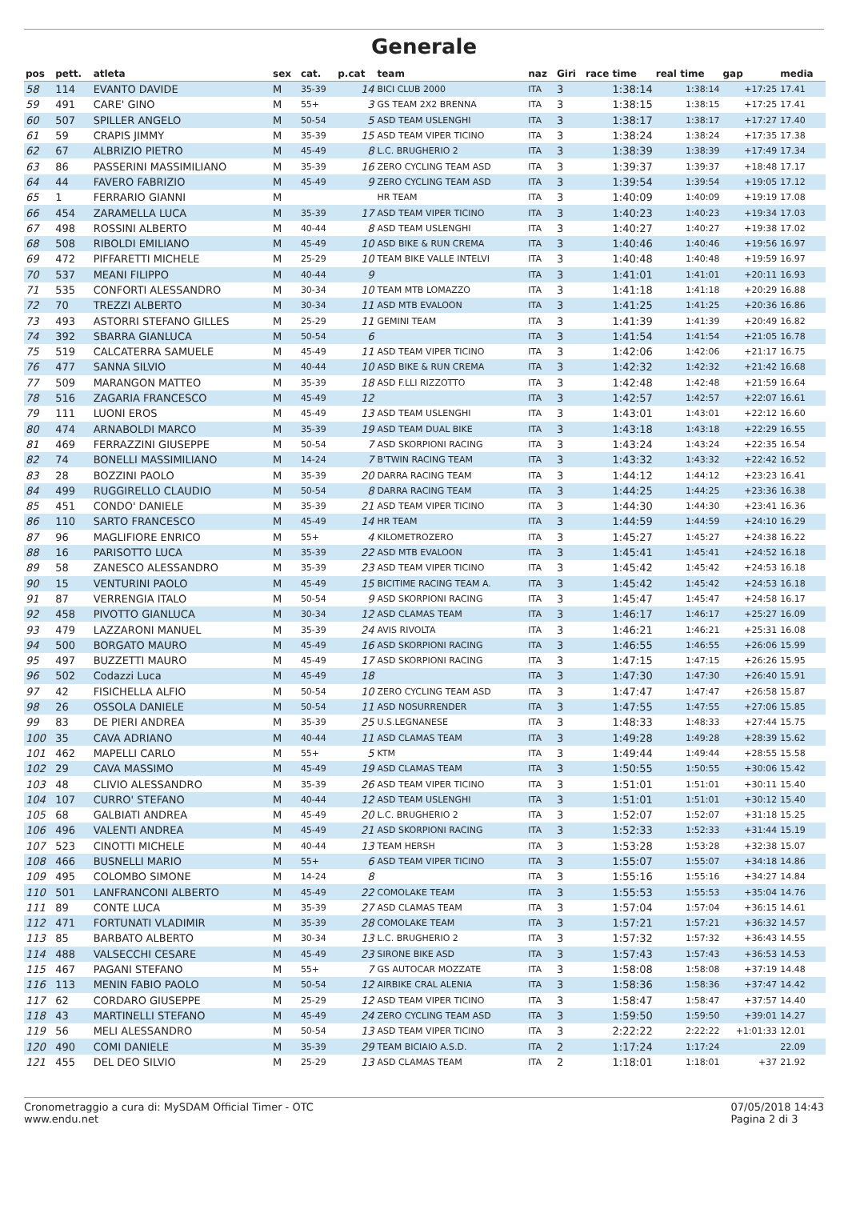Generale
| pos | pett. | atleta | sex | cat. | p.cat | team | naz | Giri | race time | real time | gap | media |
| --- | --- | --- | --- | --- | --- | --- | --- | --- | --- | --- | --- | --- |
| 58 | 114 | EVANTO DAVIDE | M | 35-39 | 14 | BICI CLUB 2000 | ITA | 3 | 1:38:14 | 1:38:14 | +17:25 | 17.41 |
| 59 | 491 | CARE' GINO | M | 55+ | 3 | GS TEAM 2X2 BRENNA | ITA | 3 | 1:38:15 | 1:38:15 | +17:25 | 17.41 |
| 60 | 507 | SPILLER ANGELO | M | 50-54 | 5 | ASD TEAM USLENGHI | ITA | 3 | 1:38:17 | 1:38:17 | +17:27 | 17.40 |
| 61 | 59 | CRAPIS JIMMY | M | 35-39 | 15 | ASD TEAM VIPER TICINO | ITA | 3 | 1:38:24 | 1:38:24 | +17:35 | 17.38 |
| 62 | 67 | ALBRIZIO PIETRO | M | 45-49 | 8 | L.C. BRUGHERIO 2 | ITA | 3 | 1:38:39 | 1:38:39 | +17:49 | 17.34 |
| 63 | 86 | PASSERINI MASSIMILIANO | M | 35-39 | 16 | ZERO CYCLING TEAM ASD | ITA | 3 | 1:39:37 | 1:39:37 | +18:48 | 17.17 |
| 64 | 44 | FAVERO FABRIZIO | M | 45-49 | 9 | ZERO CYCLING TEAM ASD | ITA | 3 | 1:39:54 | 1:39:54 | +19:05 | 17.12 |
| 65 | 1 | FERRARIO GIANNI | M | | | HR TEAM | ITA | 3 | 1:40:09 | 1:40:09 | +19:19 | 17.08 |
| 66 | 454 | ZARAMELLA LUCA | M | 35-39 | 17 | ASD TEAM VIPER TICINO | ITA | 3 | 1:40:23 | 1:40:23 | +19:34 | 17.03 |
| 67 | 498 | ROSSINI ALBERTO | M | 40-44 | 8 | ASD TEAM USLENGHI | ITA | 3 | 1:40:27 | 1:40:27 | +19:38 | 17.02 |
| 68 | 508 | RIBOLDI EMILIANO | M | 45-49 | 10 | ASD BIKE & RUN CREMA | ITA | 3 | 1:40:46 | 1:40:46 | +19:56 | 16.97 |
| 69 | 472 | PIFFARETTI MICHELE | M | 25-29 | 10 | TEAM BIKE VALLE INTELVI | ITA | 3 | 1:40:48 | 1:40:48 | +19:59 | 16.97 |
| 70 | 537 | MEANI FILIPPO | M | 40-44 | 9 | | ITA | 3 | 1:41:01 | 1:41:01 | +20:11 | 16.93 |
| 71 | 535 | CONFORTI ALESSANDRO | M | 30-34 | 10 | TEAM MTB LOMAZZO | ITA | 3 | 1:41:18 | 1:41:18 | +20:29 | 16.88 |
| 72 | 70 | TREZZI ALBERTO | M | 30-34 | 11 | ASD MTB EVALOON | ITA | 3 | 1:41:25 | 1:41:25 | +20:36 | 16.86 |
| 73 | 493 | ASTORRI STEFANO GILLES | M | 25-29 | 11 | GEMINI TEAM | ITA | 3 | 1:41:39 | 1:41:39 | +20:49 | 16.82 |
| 74 | 392 | SBARRA GIANLUCA | M | 50-54 | 6 | | ITA | 3 | 1:41:54 | 1:41:54 | +21:05 | 16.78 |
| 75 | 519 | CALCATERRA SAMUELE | M | 45-49 | 11 | ASD TEAM VIPER TICINO | ITA | 3 | 1:42:06 | 1:42:06 | +21:17 | 16.75 |
| 76 | 477 | SANNA SILVIO | M | 40-44 | 10 | ASD BIKE & RUN CREMA | ITA | 3 | 1:42:32 | 1:42:32 | +21:42 | 16.68 |
| 77 | 509 | MARANGON MATTEO | M | 35-39 | 18 | ASD F.LLI RIZZOTTO | ITA | 3 | 1:42:48 | 1:42:48 | +21:59 | 16.64 |
| 78 | 516 | ZAGARIA FRANCESCO | M | 45-49 | 12 | | ITA | 3 | 1:42:57 | 1:42:57 | +22:07 | 16.61 |
| 79 | 111 | LUONI EROS | M | 45-49 | 13 | ASD TEAM USLENGHI | ITA | 3 | 1:43:01 | 1:43:01 | +22:12 | 16.60 |
| 80 | 474 | ARNABOLDI MARCO | M | 35-39 | 19 | ASD TEAM DUAL BIKE | ITA | 3 | 1:43:18 | 1:43:18 | +22:29 | 16.55 |
| 81 | 469 | FERRAZZINI GIUSEPPE | M | 50-54 | 7 | ASD SKORPIONI RACING | ITA | 3 | 1:43:24 | 1:43:24 | +22:35 | 16.54 |
| 82 | 74 | BONELLI MASSIMILIANO | M | 14-24 | 7 | B'TWIN RACING TEAM | ITA | 3 | 1:43:32 | 1:43:32 | +22:42 | 16.52 |
| 83 | 28 | BOZZINI PAOLO | M | 35-39 | 20 | DARRA RACING TEAM | ITA | 3 | 1:44:12 | 1:44:12 | +23:23 | 16.41 |
| 84 | 499 | RUGGIRELLO CLAUDIO | M | 50-54 | 8 | DARRA RACING TEAM | ITA | 3 | 1:44:25 | 1:44:25 | +23:36 | 16.38 |
| 85 | 451 | CONDO' DANIELE | M | 35-39 | 21 | ASD TEAM VIPER TICINO | ITA | 3 | 1:44:30 | 1:44:30 | +23:41 | 16.36 |
| 86 | 110 | SARTO FRANCESCO | M | 45-49 | 14 | HR TEAM | ITA | 3 | 1:44:59 | 1:44:59 | +24:10 | 16.29 |
| 87 | 96 | MAGLIFIORE ENRICO | M | 55+ | 4 | KILOMETROZERO | ITA | 3 | 1:45:27 | 1:45:27 | +24:38 | 16.22 |
| 88 | 16 | PARISOTTO LUCA | M | 35-39 | 22 | ASD MTB EVALOON | ITA | 3 | 1:45:41 | 1:45:41 | +24:52 | 16.18 |
| 89 | 58 | ZANESCO ALESSANDRO | M | 35-39 | 23 | ASD TEAM VIPER TICINO | ITA | 3 | 1:45:42 | 1:45:42 | +24:53 | 16.18 |
| 90 | 15 | VENTURINI PAOLO | M | 45-49 | 15 | BICITIME RACING TEAM A. | ITA | 3 | 1:45:42 | 1:45:42 | +24:53 | 16.18 |
| 91 | 87 | VERRENGIA ITALO | M | 50-54 | 9 | ASD SKORPIONI RACING | ITA | 3 | 1:45:47 | 1:45:47 | +24:58 | 16.17 |
| 92 | 458 | PIVOTTO GIANLUCA | M | 30-34 | 12 | ASD CLAMAS TEAM | ITA | 3 | 1:46:17 | 1:46:17 | +25:27 | 16.09 |
| 93 | 479 | LAZZARONI MANUEL | M | 35-39 | 24 | AVIS RIVOLTA | ITA | 3 | 1:46:21 | 1:46:21 | +25:31 | 16.08 |
| 94 | 500 | BORGATO MAURO | M | 45-49 | 16 | ASD SKORPIONI RACING | ITA | 3 | 1:46:55 | 1:46:55 | +26:06 | 15.99 |
| 95 | 497 | BUZZETTI MAURO | M | 45-49 | 17 | ASD SKORPIONI RACING | ITA | 3 | 1:47:15 | 1:47:15 | +26:26 | 15.95 |
| 96 | 502 | Codazzi Luca | M | 45-49 | 18 | | ITA | 3 | 1:47:30 | 1:47:30 | +26:40 | 15.91 |
| 97 | 42 | FISICHELLA ALFIO | M | 50-54 | 10 | ZERO CYCLING TEAM ASD | ITA | 3 | 1:47:47 | 1:47:47 | +26:58 | 15.87 |
| 98 | 26 | OSSOLA DANIELE | M | 50-54 | 11 | ASD NOSURRENDER | ITA | 3 | 1:47:55 | 1:47:55 | +27:06 | 15.85 |
| 99 | 83 | DE PIERI ANDREA | M | 35-39 | 25 | U.S.LEGNANESE | ITA | 3 | 1:48:33 | 1:48:33 | +27:44 | 15.75 |
| 100 | 35 | CAVA ADRIANO | M | 40-44 | 11 | ASD CLAMAS TEAM | ITA | 3 | 1:49:28 | 1:49:28 | +28:39 | 15.62 |
| 101 | 462 | MAPELLI CARLO | M | 55+ | 5 | KTM | ITA | 3 | 1:49:44 | 1:49:44 | +28:55 | 15.58 |
| 102 | 29 | CAVA MASSIMO | M | 45-49 | 19 | ASD CLAMAS TEAM | ITA | 3 | 1:50:55 | 1:50:55 | +30:06 | 15.42 |
| 103 | 48 | CLIVIO ALESSANDRO | M | 35-39 | 26 | ASD TEAM VIPER TICINO | ITA | 3 | 1:51:01 | 1:51:01 | +30:11 | 15.40 |
| 104 | 107 | CURRO' STEFANO | M | 40-44 | 12 | ASD TEAM USLENGHI | ITA | 3 | 1:51:01 | 1:51:01 | +30:12 | 15.40 |
| 105 | 68 | GALBIATI ANDREA | M | 45-49 | 20 | L.C. BRUGHERIO 2 | ITA | 3 | 1:52:07 | 1:52:07 | +31:18 | 15.25 |
| 106 | 496 | VALENTI ANDREA | M | 45-49 | 21 | ASD SKORPIONI RACING | ITA | 3 | 1:52:33 | 1:52:33 | +31:44 | 15.19 |
| 107 | 523 | CINOTTI MICHELE | M | 40-44 | 13 | TEAM HERSH | ITA | 3 | 1:53:28 | 1:53:28 | +32:38 | 15.07 |
| 108 | 466 | BUSNELLI MARIO | M | 55+ | 6 | ASD TEAM VIPER TICINO | ITA | 3 | 1:55:07 | 1:55:07 | +34:18 | 14.86 |
| 109 | 495 | COLOMBO SIMONE | M | 14-24 | 8 | | ITA | 3 | 1:55:16 | 1:55:16 | +34:27 | 14.84 |
| 110 | 501 | LANFRANCONI ALBERTO | M | 45-49 | 22 | COMOLAKE TEAM | ITA | 3 | 1:55:53 | 1:55:53 | +35:04 | 14.76 |
| 111 | 89 | CONTE LUCA | M | 35-39 | 27 | ASD CLAMAS TEAM | ITA | 3 | 1:57:04 | 1:57:04 | +36:15 | 14.61 |
| 112 | 471 | FORTUNATI VLADIMIR | M | 35-39 | 28 | COMOLAKE TEAM | ITA | 3 | 1:57:21 | 1:57:21 | +36:32 | 14.57 |
| 113 | 85 | BARBATO ALBERTO | M | 30-34 | 13 | L.C. BRUGHERIO 2 | ITA | 3 | 1:57:32 | 1:57:32 | +36:43 | 14.55 |
| 114 | 488 | VALSECCHI CESARE | M | 45-49 | 23 | SIRONE BIKE ASD | ITA | 3 | 1:57:43 | 1:57:43 | +36:53 | 14.53 |
| 115 | 467 | PAGANI STEFANO | M | 55+ | 7 | GS AUTOCAR MOZZATE | ITA | 3 | 1:58:08 | 1:58:08 | +37:19 | 14.48 |
| 116 | 113 | MENIN FABIO PAOLO | M | 50-54 | 12 | AIRBIKE CRAL ALENIA | ITA | 3 | 1:58:36 | 1:58:36 | +37:47 | 14.42 |
| 117 | 62 | CORDARO GIUSEPPE | M | 25-29 | 12 | ASD TEAM VIPER TICINO | ITA | 3 | 1:58:47 | 1:58:47 | +37:57 | 14.40 |
| 118 | 43 | MARTINELLI STEFANO | M | 45-49 | 24 | ZERO CYCLING TEAM ASD | ITA | 3 | 1:59:50 | 1:59:50 | +39:01 | 14.27 |
| 119 | 56 | MELI ALESSANDRO | M | 50-54 | 13 | ASD TEAM VIPER TICINO | ITA | 3 | 2:22:22 | 2:22:22 | +1:01:33 | 12.01 |
| 120 | 490 | COMI DANIELE | M | 35-39 | 29 | TEAM BICIAIO A.S.D. | ITA | 2 | 1:17:24 | 1:17:24 | | 22.09 |
| 121 | 455 | DEL DEO SILVIO | M | 25-29 | 13 | ASD CLAMAS TEAM | ITA | 2 | 1:18:01 | 1:18:01 | +37 | 21.92 |
Cronometraggio a cura di: MySDAM Official Timer - OTC
www.endu.net
07/05/2018 14:43
Pagina 2 di 3